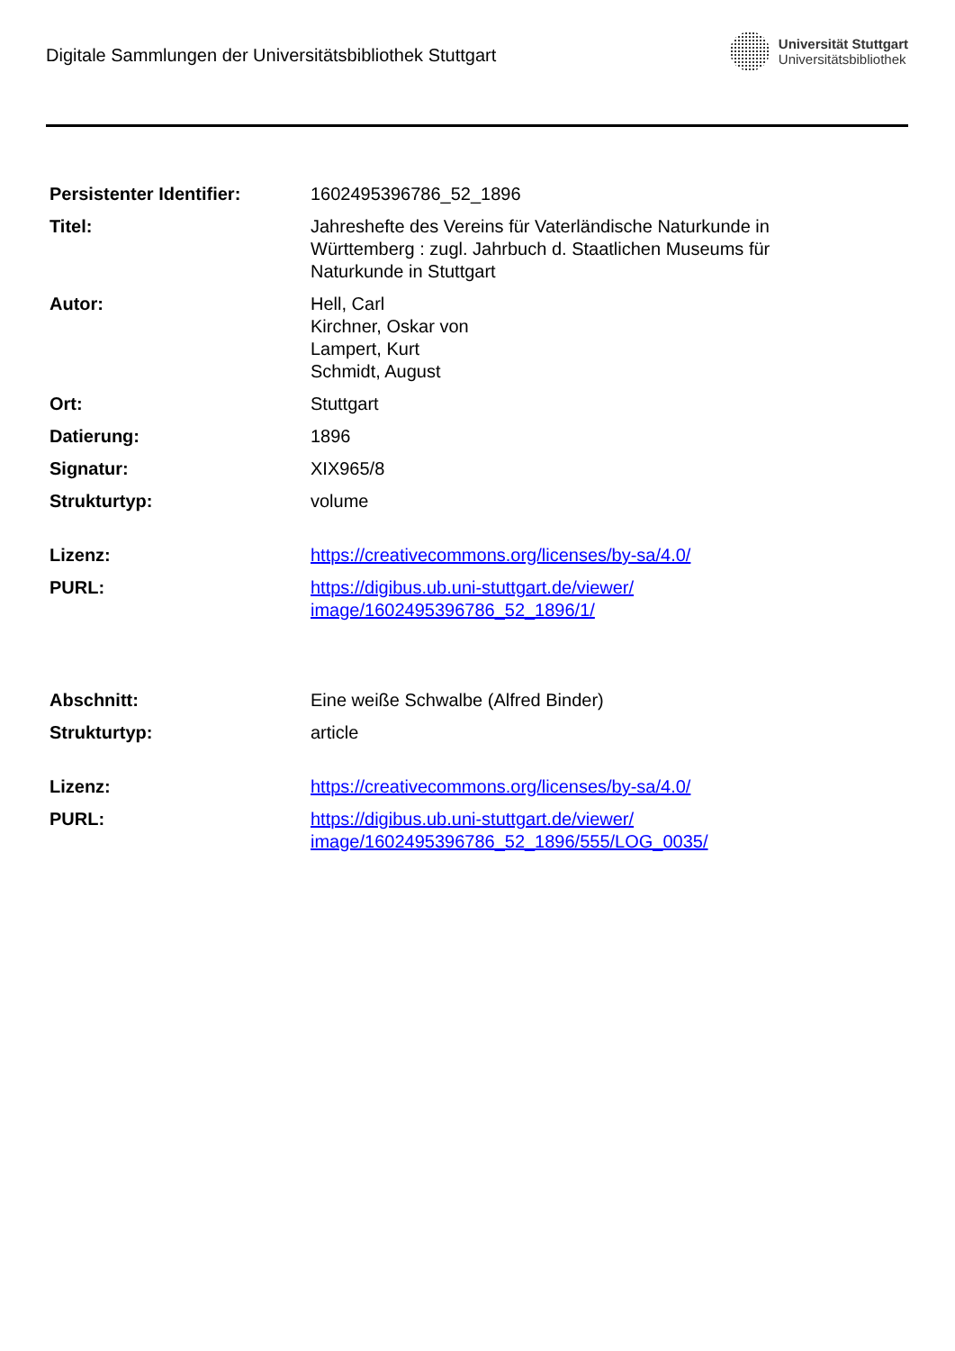Digitale Sammlungen der Universitätsbibliothek Stuttgart
Universität Stuttgart
Universitätsbibliothek
| Persistenter Identifier: | 1602495396786_52_1896 |
| Titel: | Jahreshefte des Vereins für Vaterländische Naturkunde in Württemberg : zugl. Jahrbuch d. Staatlichen Museums für Naturkunde in Stuttgart |
| Autor: | Hell, Carl Kirchner, Oskar von Lampert, Kurt Schmidt, August |
| Ort: | Stuttgart |
| Datierung: | 1896 |
| Signatur: | XIX965/8 |
| Strukturtyp: | volume |
| Lizenz: | https://creativecommons.org/licenses/by-sa/4.0/ |
| PURL: | https://digibus.ub.uni-stuttgart.de/viewer/ image/1602495396786_52_1896/1/ |
| Abschnitt: | Eine weiße Schwalbe (Alfred Binder) |
| Strukturtyp: | article |
| Lizenz: | https://creativecommons.org/licenses/by-sa/4.0/ |
| PURL: | https://digibus.ub.uni-stuttgart.de/viewer/ image/1602495396786_52_1896/555/LOG_0035/ |